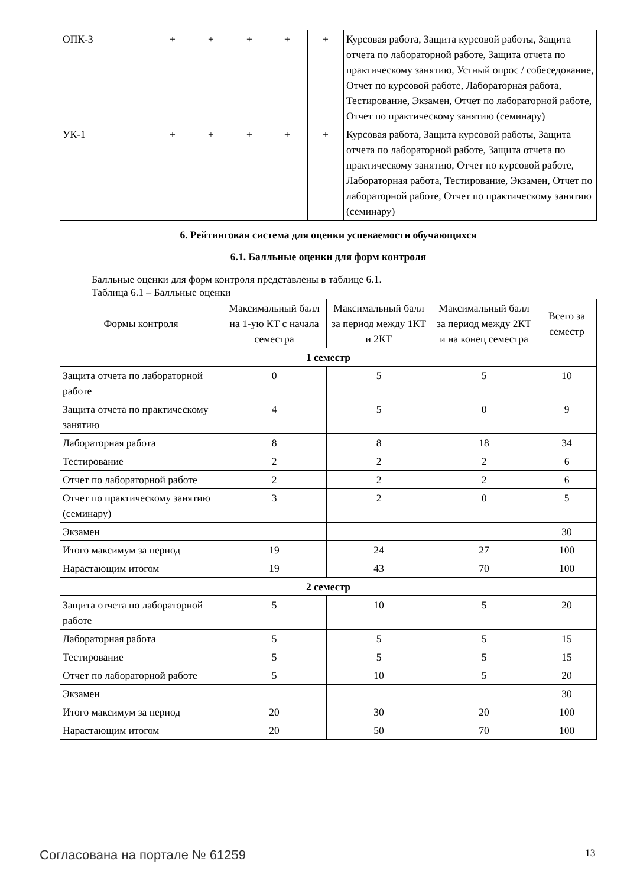| ОПК-3 | + | + | + | + | + | Курсовая работа, Защита курсовой работы, Защита отчета по лабораторной работе, Защита отчета по практическому занятию, Устный опрос / собеседование, Отчет по курсовой работе, Лабораторная работа, Тестирование, Экзамен, Отчет по лабораторной работе, Отчет по практическому занятию (семинару) |
| УК-1 | + | + | + | + | + | Курсовая работа, Защита курсовой работы, Защита отчета по лабораторной работе, Защита отчета по практическому занятию, Отчет по курсовой работе, Лабораторная работа, Тестирование, Экзамен, Отчет по лабораторной работе, Отчет по практическому занятию (семинару) |
6. Рейтинговая система для оценки успеваемости обучающихся
6.1. Балльные оценки для форм контроля
Балльные оценки для форм контроля представлены в таблице 6.1.
Таблица 6.1 – Балльные оценки
| Формы контроля | Максимальный балл на 1-ую КТ с начала семестра | Максимальный балл за период между 1КТ и 2КТ | Максимальный балл за период между 2КТ и на конец семестра | Всего за семестр |
| --- | --- | --- | --- | --- |
| 1 семестр | | | | |
| Защита отчета по лабораторной работе | 0 | 5 | 5 | 10 |
| Защита отчета по практическому занятию | 4 | 5 | 0 | 9 |
| Лабораторная работа | 8 | 8 | 18 | 34 |
| Тестирование | 2 | 2 | 2 | 6 |
| Отчет по лабораторной работе | 2 | 2 | 2 | 6 |
| Отчет по практическому занятию (семинару) | 3 | 2 | 0 | 5 |
| Экзамен | | | | 30 |
| Итого максимум за период | 19 | 24 | 27 | 100 |
| Нарастающим итогом | 19 | 43 | 70 | 100 |
| 2 семестр | | | | |
| Защита отчета по лабораторной работе | 5 | 10 | 5 | 20 |
| Лабораторная работа | 5 | 5 | 5 | 15 |
| Тестирование | 5 | 5 | 5 | 15 |
| Отчет по лабораторной работе | 5 | 10 | 5 | 20 |
| Экзамен | | | | 30 |
| Итого максимум за период | 20 | 30 | 20 | 100 |
| Нарастающим итогом | 20 | 50 | 70 | 100 |
Согласована на портале № 61259 13